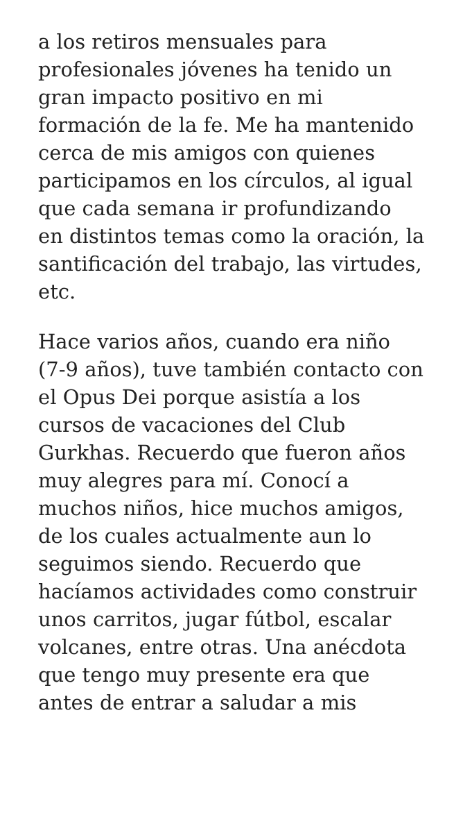a los retiros mensuales para
profesionales jóvenes ha tenido un
gran impacto positivo en mi
formación de la fe. Me ha mantenido
cerca de mis amigos con quienes
participamos en los círculos, al igual
que cada semana ir profundizando
en distintos temas como la oración, la
santificación del trabajo, las virtudes,
etc.
Hace varios años, cuando era niño
(7-9 años), tuve también contacto con
el Opus Dei porque asistía a los
cursos de vacaciones del Club
Gurkhas. Recuerdo que fueron años
muy alegres para mí. Conocí a
muchos niños, hice muchos amigos,
de los cuales actualmente aun lo
seguimos siendo. Recuerdo que
hacíamos actividades como construir
unos carritos, jugar fútbol, escalar
volcanes, entre otras. Una anécdota
que tengo muy presente era que
antes de entrar a saludar a mis